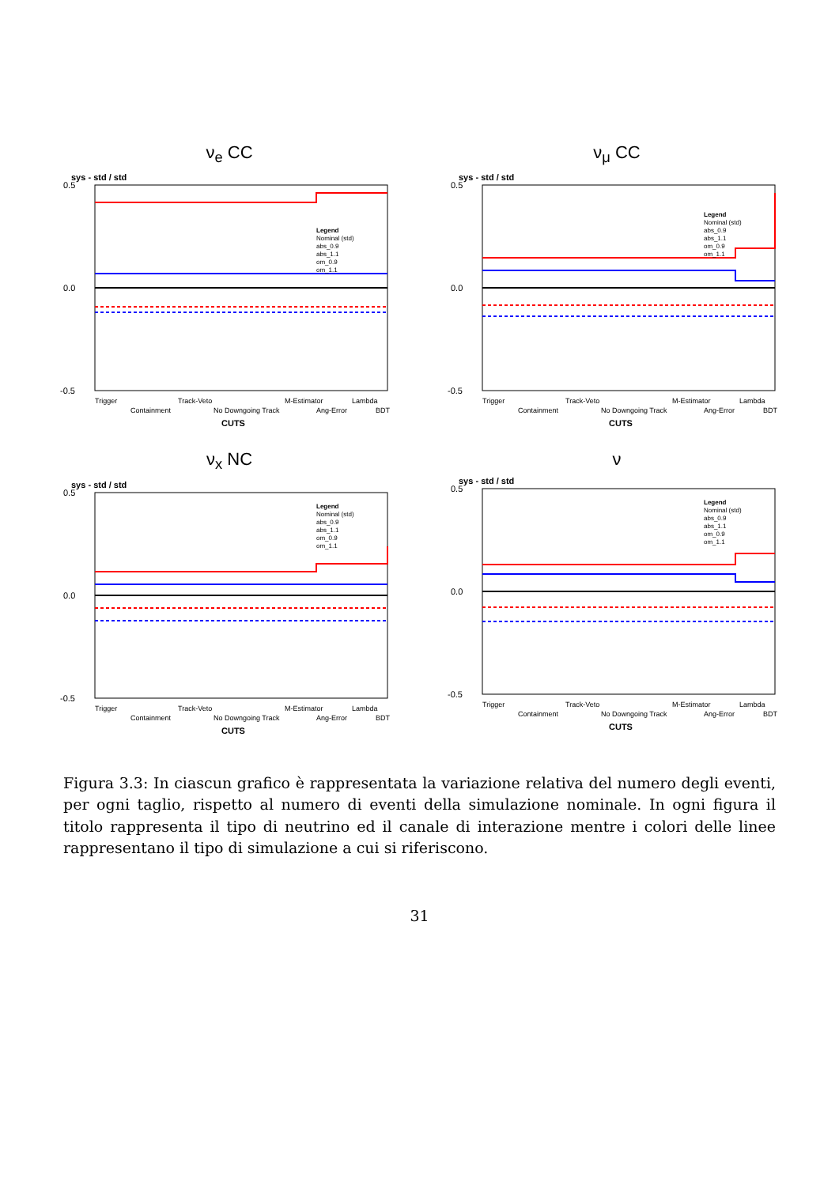ν<sub>e</sub> CC
sys - std / std
0.5
0.0
-0.5
Trigger
Containment
Track-Veto
No Downgoing Track
M-Estimator
Ang-Error
Lambda
BDT
CUTS
Legend
Nominal (std)
abs_0.9
abs_1.1
om_0.9
om_1.1
ν<sub>μ</sub> CC
sys - std / std
0.5
0.0
-0.5
Trigger
Containment
Track-Veto
No Downgoing Track
M-Estimator
Ang-Error
Lambda
BDT
CUTS
Legend
Nominal (std)
abs_0.9
abs_1.1
om_0.9
om_1.1
ν<sub>x</sub> NC
sys - std / std
0.5
0.0
-0.5
Trigger
Containment
Track-Veto
No Downgoing Track
M-Estimator
Ang-Error
Lambda
BDT
CUTS
Legend
Nominal (std)
abs_0.9
abs_1.1
om_0.9
om_1.1
ν
sys - std / std
0.5
0.0
-0.5
Trigger
Containment
Track-Veto
No Downgoing Track
M-Estimator
Ang-Error
Lambda
BDT
CUTS
Legend
Nominal (std)
abs_0.9
abs_1.1
om_0.9
om_1.1
Figura 3.3: In ciascun grafico è rappresentata la variazione relativa del numero degli eventi, per ogni taglio, rispetto al numero di eventi della simulazione nominale. In ogni figura il titolo rappresenta il tipo di neutrino ed il canale di interazione mentre i colori delle linee rappresentano il tipo di simulazione a cui si riferiscono.
31